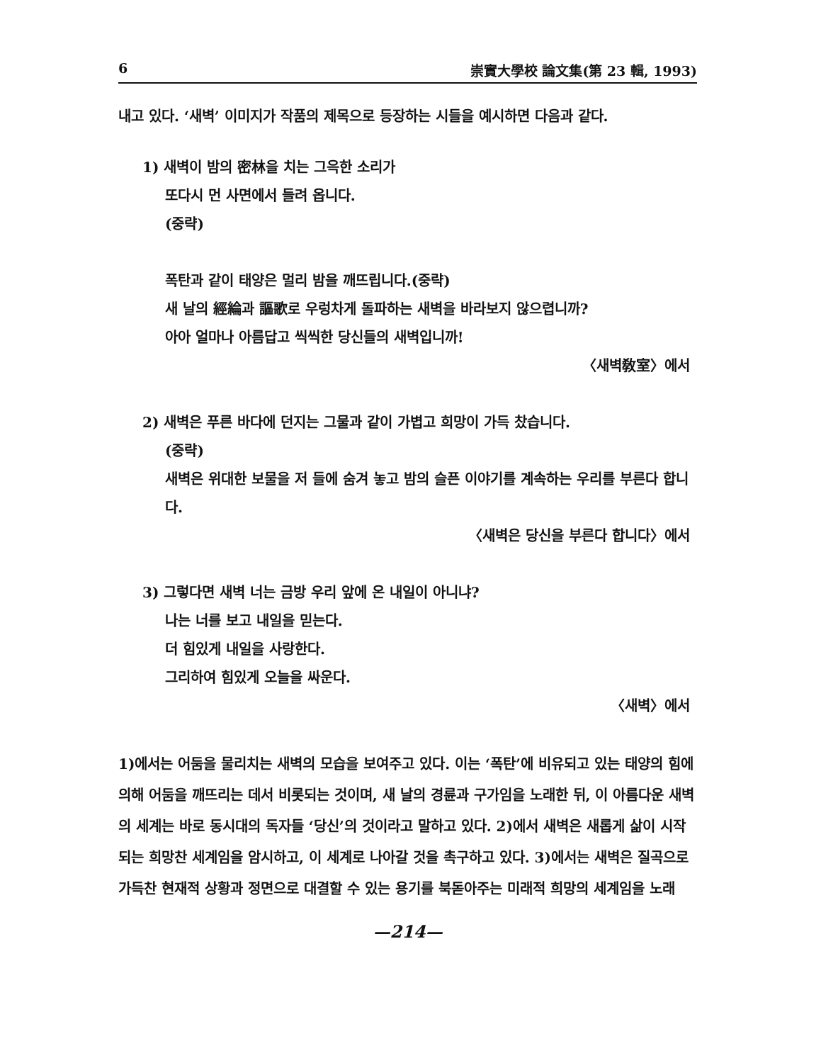6 崇實大學校 論文集(第 23 輯, 1993)
내고 있다. ‘새벽’ 이미지가 작품의 제목으로 등장하는 시들을 예시하면 다음과 같다.
1) 새벽이 밤의 密林을 치는 그윽한 소리가
또다시 먼 사면에서 들려 옵니다.
(중략)
폭탄과 같이 태양은 멀리 밤을 깨뜨립니다.(중략)
새 날의 經綸과 謳歌로 우렁차게 돌파하는 새벽을 바라보지 않으렵니까?
아아 얼마나 아름답고 씩씩한 당신들의 새벽입니까!
〈새벽敎室〉에서
2) 새벽은 푸른 바다에 던지는 그물과 같이 가볍고 희망이 가득 찼습니다.
(중략)
새벽은 위대한 보물을 저 들에 숨겨 놓고 밤의 슬픈 이야기를 계속하는 우리를 부른다 합니다.
〈새벽은 당신을 부른다 합니다〉에서
3) 그렇다면 새벽 너는 금방 우리 앞에 온 내일이 아니냐?
나는 너를 보고 내일을 믿는다.
더 힘있게 내일을 사랑한다.
그리하여 힘있게 오늘을 싸운다.
〈새벽〉에서
1)에서는 어둠을 물리치는 새벽의 모습을 보여주고 있다. 이는 ‘폭탄’에 비유되고 있는 태양의 힘에 의해 어둠을 깨뜨리는 데서 비롯되는 것이며, 새 날의 경륜과 구가임을 노래한 뒤, 이 아름다운 새벽의 세계는 바로 동시대의 독자들 ‘당신’의 것이라고 말하고 있다. 2)에서 새벽은 새롭게 삶이 시작되는 희망찬 세계임을 암시하고, 이 세계로 나아갈 것을 촉구하고 있다. 3)에서는 새벽은 질곡으로 가득찬 현재적 상황과 정면으로 대결할 수 있는 용기를 북돋아주는 미래적 희망의 세계임을 노래
—214—